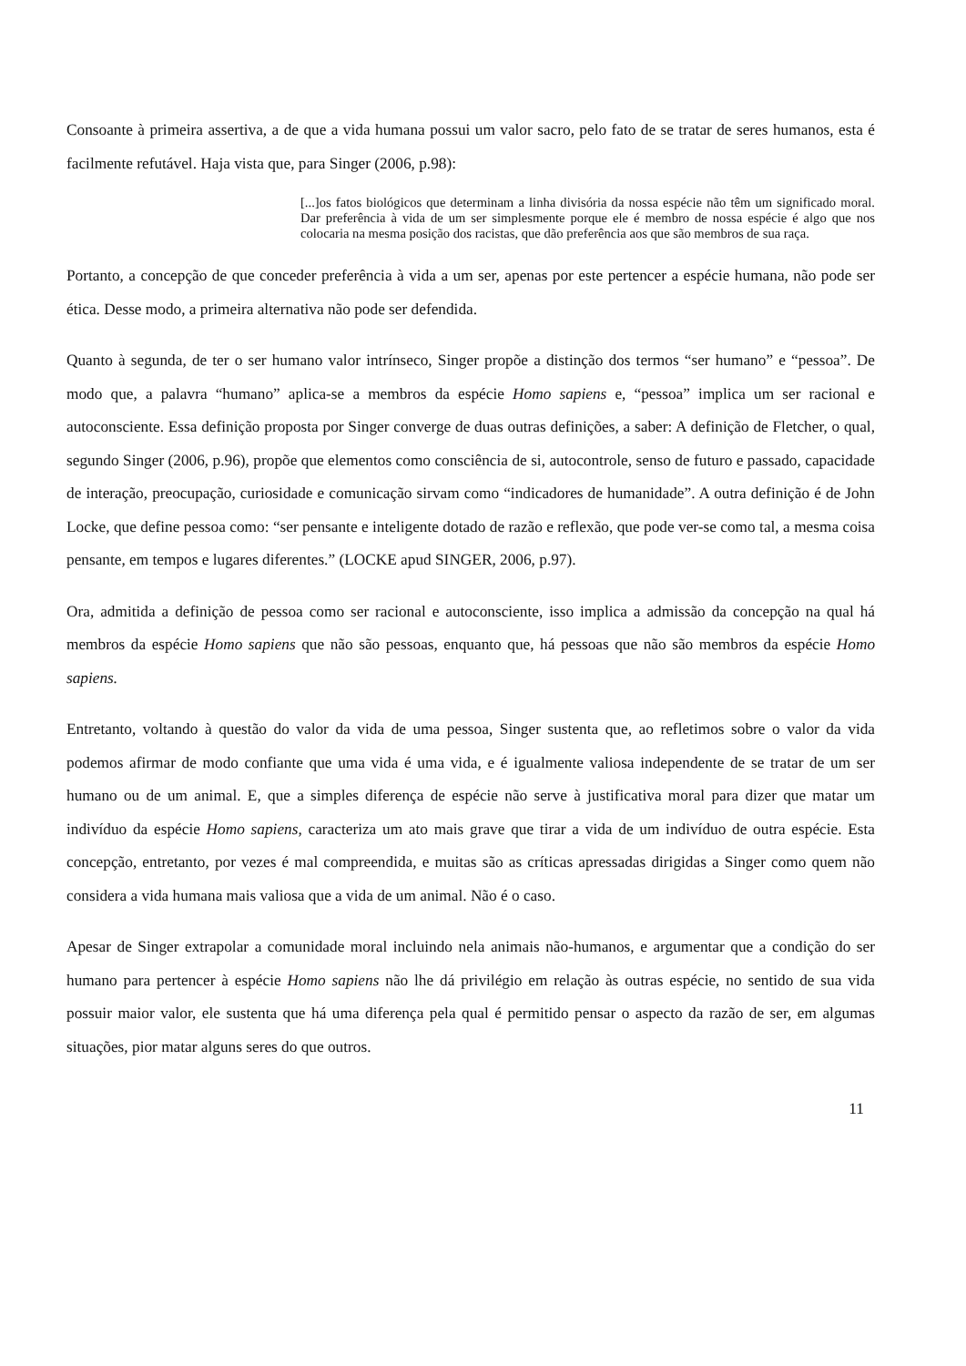Consoante à primeira assertiva, a de que a vida humana possui um valor sacro, pelo fato de se tratar de seres humanos, esta é facilmente refutável. Haja vista que, para Singer (2006, p.98):
[...]os fatos biológicos que determinam a linha divisória da nossa espécie não têm um significado moral. Dar preferência à vida de um ser simplesmente porque ele é membro de nossa espécie é algo que nos colocaria na mesma posição dos racistas, que dão preferência aos que são membros de sua raça.
Portanto, a concepção de que conceder preferência à vida a um ser, apenas por este pertencer a espécie humana, não pode ser ética. Desse modo, a primeira alternativa não pode ser defendida.
Quanto à segunda, de ter o ser humano valor intrínseco, Singer propõe a distinção dos termos “ser humano” e “pessoa”. De modo que, a palavra “humano” aplica-se a membros da espécie Homo sapiens e, “pessoa” implica um ser racional e autoconsciente. Essa definição proposta por Singer converge de duas outras definições, a saber: A definição de Fletcher, o qual, segundo Singer (2006, p.96), propõe que elementos como consciência de si, autocontrole, senso de futuro e passado, capacidade de interação, preocupação, curiosidade e comunicação sirvam como “indicadores de humanidade”. A outra definição é de John Locke, que define pessoa como: “ser pensante e inteligente dotado de razão e reflexão, que pode ver-se como tal, a mesma coisa pensante, em tempos e lugares diferentes.” (LOCKE apud SINGER, 2006, p.97).
Ora, admitida a definição de pessoa como ser racional e autoconsciente, isso implica a admissão da concepção na qual há membros da espécie Homo sapiens que não são pessoas, enquanto que, há pessoas que não são membros da espécie Homo sapiens.
Entretanto, voltando à questão do valor da vida de uma pessoa, Singer sustenta que, ao refletimos sobre o valor da vida podemos afirmar de modo confiante que uma vida é uma vida, e é igualmente valiosa independente de se tratar de um ser humano ou de um animal. E, que a simples diferença de espécie não serve à justificativa moral para dizer que matar um indivíduo da espécie Homo sapiens, caracteriza um ato mais grave que tirar a vida de um indivíduo de outra espécie. Esta concepção, entretanto, por vezes é mal compreendida, e muitas são as críticas apressadas dirigidas a Singer como quem não considera a vida humana mais valiosa que a vida de um animal. Não é o caso.
Apesar de Singer extrapolar a comunidade moral incluindo nela animais não-humanos, e argumentar que a condição do ser humano para pertencer à espécie Homo sapiens não lhe dá privilégio em relação às outras espécie, no sentido de sua vida possuir maior valor, ele sustenta que há uma diferença pela qual é permitido pensar o aspecto da razão de ser, em algumas situações, pior matar alguns seres do que outros.
11